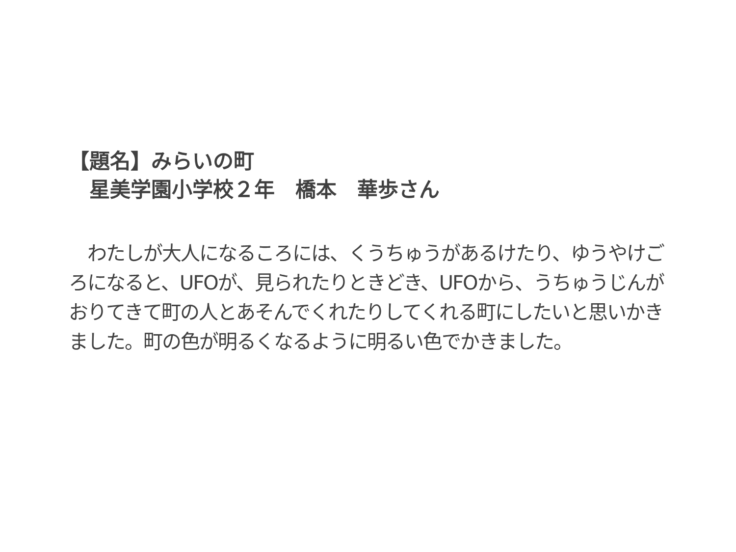【題名】みらいの町
　星美学園小学校２年　橋本　華歩さん
　わたしが大人になるころには、くうちゅうがあるけたり、ゆうやけごろになると、UFOが、見られたりときどき、UFOから、うちゅうじんがおりてきて町の人とあそんでくれたりしてくれる町にしたいと思いかきました。町の色が明るくなるように明るい色でかきました。